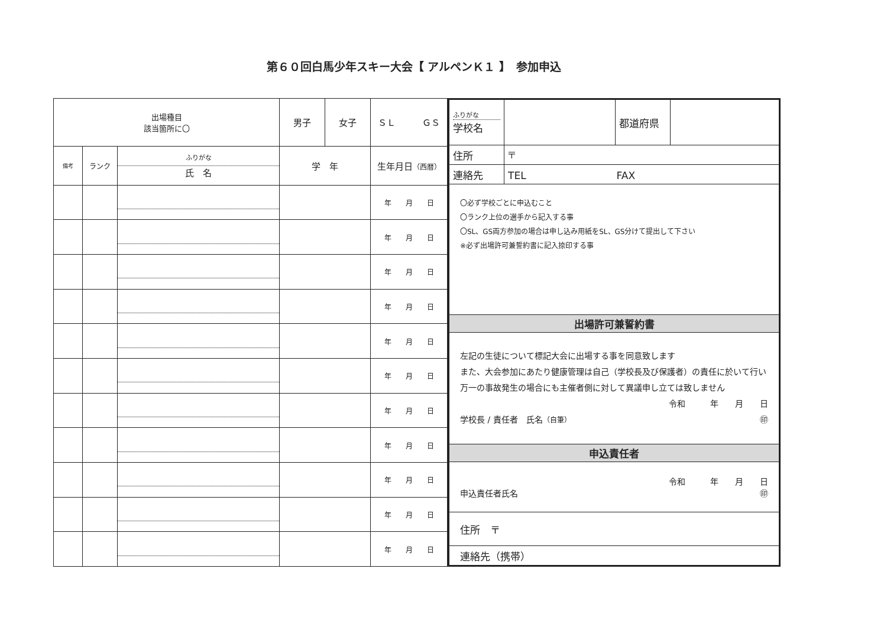第６０回白馬少年スキー大会【 アルペンＫ１ 】　参加申込
| 出場種目 該当箇所に〇 | | | 男子 | 女子 | ＳＬ ＧＳ |
| 備考 | ランク | ふりがな 氏 名 | 学 年 | | 生年月日 （西暦） |
| | | | | | 年 月 日 |
| | | | | | 年 月 日 |
| | | | | | 年 月 日 |
| | | | | | 年 月 日 |
| | | | | | 年 月 日 |
| | | | | | 年 月 日 |
| | | | | | 年 月 日 |
| | | | | | 年 月 日 |
| | | | | | 年 月 日 |
| | | | | | 年 月 日 |
| | | | | | 年 月 日 |
| ふりがな 学校名 | | 都道府県 | |
| 住所 | 〒 | | |
| 連絡先 | TEL FAX | | |
| 〇必ず学校ごとに申込むこと 〇ランク上位の選手から記入する事 〇SL、GS両方参加の場合は申し込み用紙をSL、GS分けて提出して下さい ※必ず出場許可兼誓約書に記入捺印する事 | | | |
| 出場許可兼誓約書 | | | |
| 左記の生徒について標記大会に出場する事を同意致します また、大会参加にあたり健康管理は自己（学校長及び保護者）の責任に於いて行い万一の事故発生の場合にも主催者側に対して異議申し立ては致しません 令和 年 月 日 学校長 / 責任者 氏名 （自筆） ㊞ | | | |
| 申込責任者 | | | |
| 令和 年 月 日 申込責任者氏名 ㊞ | | | |
| 住所 〒 | | | |
| 連絡先（携帯） | | | |